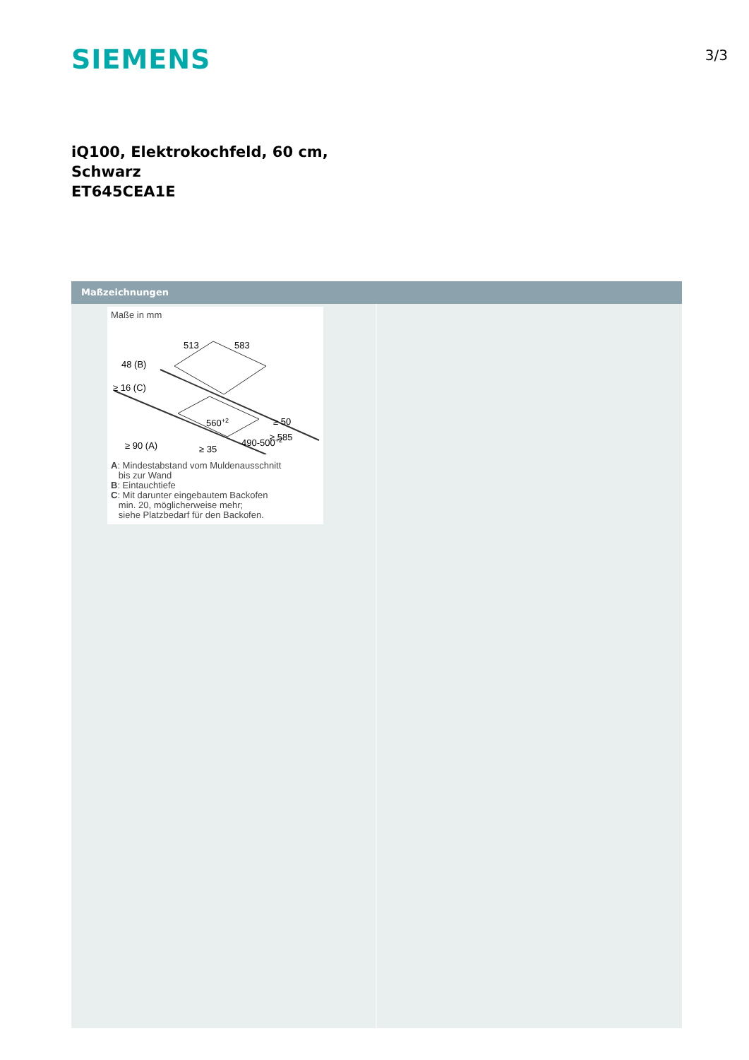SIEMENS
3/3
iQ100, Elektrokochfeld, 60 cm,
Schwarz
ET645CEA1E
Maßzeichnungen
Maße in mm
513
583
48 (B)
≥ 16 (C)
≥ 50
560+2
490-500+2
≥ 90 (A)
≥ 585
≥ 35
A: Mindestabstand vom Muldenausschnitt
bis zur Wand
B: Eintauchtiefe
C: Mit darunter eingebautem Backofen
min. 20, möglicherweise mehr;
siehe Platzbedarf für den Backofen.